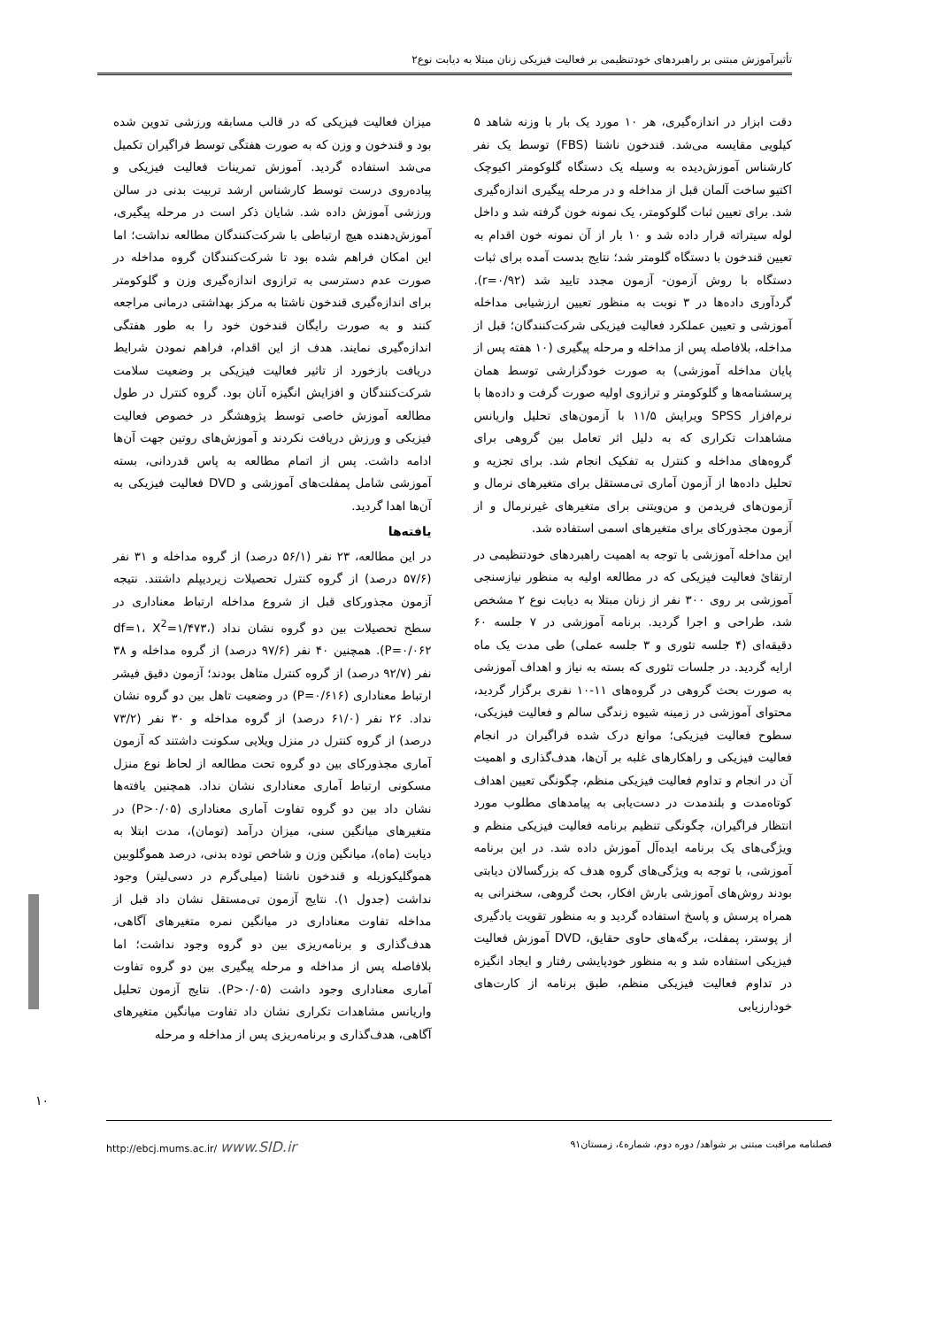تأثیرآموزش مبتنی بر راهبردهای خودتنظیمی بر فعالیت فیزیکی زنان مبتلا به دیابت نوع۲
دقت ابزار در اندازه‌گیری، هر ۱۰ مورد یک بار با وزنه شاهد ۵ کیلویی مقایسه می‌شد. قندخون ناشتا (FBS) توسط یک نفر کارشناس آموزش‌دیده به وسیله یک دستگاه گلوکومتر اکیوچک اکتیو ساخت آلمان قبل از مداخله و در مرحله پیگیری اندازه‌گیری شد. برای تعیین ثبات گلوکومتر، یک نمونه خون گرفته شد و داخل لوله سیتراته قرار داده شد و ۱۰ بار از آن نمونه خون اقدام به تعیین قندخون با دستگاه گلومتر شد؛ نتایج بدست آمده برای ثبات دستگاه با روش آزمون- آزمون مجدد تایید شد (r=۰/۹۲). گردآوری داده‌ها در ۳ نوبت به منظور تعیین ارزشیابی مداخله آموزشی و تعیین عملکرد فعالیت فیزیکی شرکت‌کنندگان؛ قبل از مداخله، بلافاصله پس از مداخله و مرحله پیگیری (۱۰ هفته پس از پایان مداخله آموزشی) به صورت خودگزارشی توسط همان پرسشنامه‌ها و گلوکومتر و ترازوی اولیه صورت گرفت و داده‌ها با نرم‌افزار SPSS ویرایش ۱۱/۵ با آزمون‌های تحلیل واریانس مشاهدات تکراری که به دلیل اثر تعامل بین گروهی برای گروه‌های مداخله و کنترل به تفکیک انجام شد. برای تجزیه و تحلیل داده‌ها از آزمون آماری تی‌مستقل برای متغیرهای نرمال و آزمون‌های فریدمن و من‌ویتنی برای متغیرهای غیرنرمال و از آزمون مجذورکای برای متغیرهای اسمی استفاده شد.
این مداخله آموزشی با توجه به اهمیت راهبردهای خودتنظیمی در ارتقائ فعالیت فیزیکی که در مطالعه اولیه به منظور نیازسنجی آموزشی بر روی ۳۰۰ نفر از زنان مبتلا به دیابت نوع ۲ مشخص شد، طراحی و اجرا گردید. برنامه آموزشی در ۷ جلسه ۶۰ دقیقه‌ای (۴ جلسه تئوری و ۳ جلسه عملی) طی مدت یک ماه ارایه گردید. در جلسات تئوری که بسته به نیاز و اهداف آموزشی به صورت بحث گروهی در گروه‌های ۱۱-۱۰ نفری برگزار گردید، محتوای آموزشی در زمینه شیوه زندگی سالم و فعالیت فیزیکی، سطوح فعالیت فیزیکی؛ موانع درک شده فراگیران در انجام فعالیت فیزیکی و راهکارهای غلبه بر آن‌ها، هدف‌گذاری و اهمیت آن در انجام و تداوم فعالیت فیزیکی منظم، چگونگی تعیین اهداف کوتاه‌مدت و بلندمدت در دست‌یابی به پیامدهای مطلوب مورد انتظار فراگیران، چگونگی تنظیم برنامه فعالیت فیزیکی منظم و ویژگی‌های یک برنامه ایده‌آل آموزش داده شد. در این برنامه آموزشی، با توجه به ویژگی‌های گروه هدف که بزرگسالان دیابتی بودند روش‌های آموزشی بارش افکار، بحث گروهی، سخنرانی به همراه پرسش و پاسخ استفاده گردید و به منظور تقویت یادگیری از پوستر، پمفلت، برگه‌های حاوی حقایق، DVD آموزش فعالیت فیزیکی استفاده شد و به منظور خودپایشی رفتار و ایجاد انگیزه در تداوم فعالیت فیزیکی منظم، طبق برنامه از کارت‌های خودارزیابی
میزان فعالیت فیزیکی که در قالب مسابقه ورزشی تدوین شده بود و قندخون و وزن که به صورت هفتگی توسط فراگیران تکمیل می‌شد استفاده گردید. آموزش تمرینات فعالیت فیزیکی و پیاده‌روی درست توسط کارشناس ارشد تربیت بدنی در سالن ورزشی آموزش داده شد. شایان ذکر است در مرحله پیگیری، آموزش‌دهنده هیچ ارتباطی با شرکت‌کنندگان مطالعه نداشت؛ اما این امکان فراهم شده بود تا شرکت‌کنندگان گروه مداخله در صورت عدم دسترسی به ترازوی اندازه‌گیری وزن و گلوکومتر برای اندازه‌گیری قندخون ناشتا به مرکز بهداشتی درمانی مراجعه کنند و به صورت رایگان قندخون خود را به طور هفتگی اندازه‌گیری نمایند. هدف از این اقدام، فراهم نمودن شرایط دریافت بازخورد از تاثیر فعالیت فیزیکی بر وضعیت سلامت شرکت‌کنندگان و افزایش انگیزه آنان بود. گروه کنترل در طول مطالعه آموزش خاصی توسط پژوهشگر در خصوص فعالیت فیزیکی و ورزش دریافت نکردند و آموزش‌های روتین جهت آن‌ها ادامه داشت. پس از اتمام مطالعه به پاس قدردانی، بسته آموزشی شامل پمفلت‌های آموزشی و DVD فعالیت فیزیکی به آن‌ها اهدا گردید.
یافته‌ها
در این مطالعه، ۲۳ نفر (۵۶/۱ درصد) از گروه مداخله و ۳۱ نفر (۵۷/۶ درصد) از گروه کنترل تحصیلات زیردیپلم داشتند. نتیجه آزمون مجذورکای قبل از شروع مداخله ارتباط معناداری در سطح تحصیلات بین دو گروه نشان نداد (df=۱، X<sup>2</sup>=۱/۴۷۳، P=۰/۰۶۲). همچنین ۴۰ نفر (۹۷/۶ درصد) از گروه مداخله و ۳۸ نفر (۹۲/۷ درصد) از گروه کنترل متاهل بودند؛ آزمون دقیق فیشر ارتباط معناداری (P=۰/۶۱۶) در وضعیت تاهل بین دو گروه نشان نداد. ۲۶ نفر (۶۱/۰ درصد) از گروه مداخله و ۳۰ نفر (۷۳/۲ درصد) از گروه کنترل در منزل ویلایی سکونت داشتند که آزمون آماری مجذورکای بین دو گروه تحت مطالعه از لحاظ نوع منزل مسکونی ارتباط آماری معناداری نشان نداد. همچنین یافته‌ها نشان داد بین دو گروه تفاوت آماری معناداری (P>۰/۰۵) در متغیرهای میانگین سنی، میزان درآمد (تومان)، مدت ابتلا به دیابت (ماه)، میانگین وزن و شاخص توده بدنی، درصد هموگلوبین هموگلیکوزیله و قندخون ناشتا (میلی‌گرم در دسی‌لیتر) وجود نداشت (جدول ۱). نتایج آزمون تی‌مستقل نشان داد قبل از مداخله تفاوت معناداری در میانگین نمره متغیرهای آگاهی، هدف‌گذاری و برنامه‌ریزی بین دو گروه وجود نداشت؛ اما بلافاصله پس از مداخله و مرحله پیگیری بین دو گروه تفاوت آماری معناداری وجود داشت (P>۰/۰۵). نتایج آزمون تحلیل واریانس مشاهدات تکراری نشان داد تفاوت میانگین متغیرهای آگاهی، هدف‌گذاری و برنامه‌ریزی پس از مداخله و مرحله
۱۰
فصلنامه مراقبت مبتنی بر شواهد/ دوره دوم، شماره٤، زمستان۹۱ http://ebcj.mums.ac.ir/ www.SID.ir